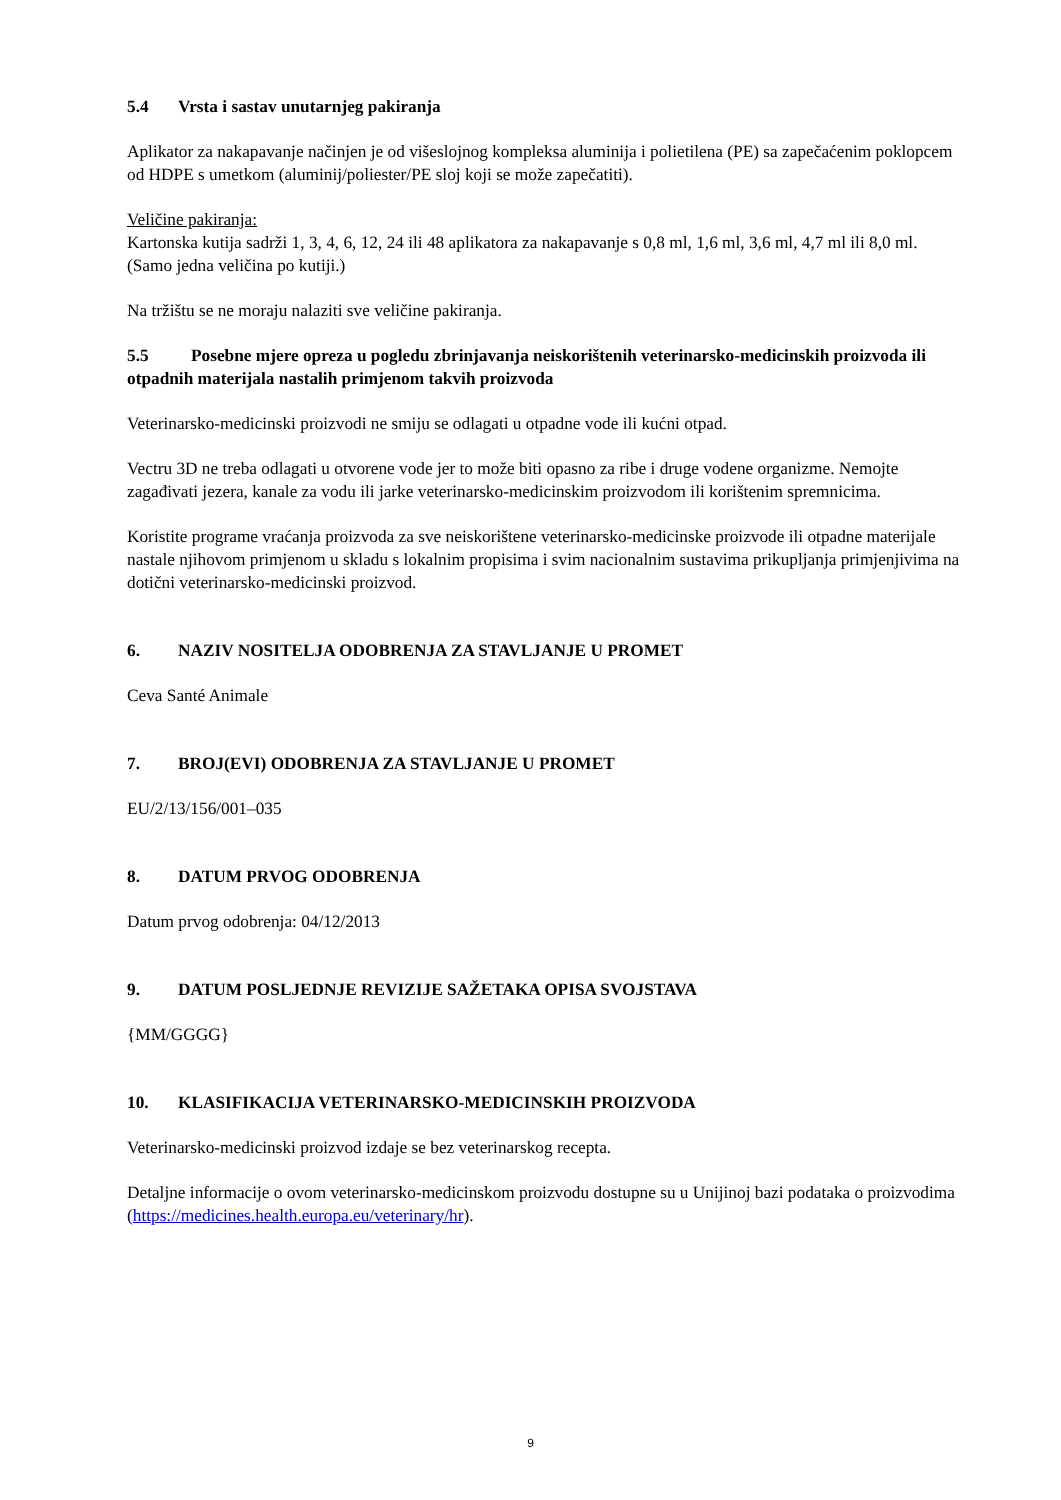5.4 Vrsta i sastav unutarnjeg pakiranja
Aplikator za nakapavanje načinjen je od višeslojnog kompleksa aluminija i polietilena (PE) sa zapečaćenim poklopcem od HDPE s umetkom (aluminij/poliester/PE sloj koji se može zapečatiti).
Veličine pakiranja:
Kartonska kutija sadrži 1, 3, 4, 6, 12, 24 ili 48 aplikatora za nakapavanje s 0,8 ml, 1,6 ml, 3,6 ml, 4,7 ml ili 8,0 ml. (Samo jedna veličina po kutiji.)
Na tržištu se ne moraju nalaziti sve veličine pakiranja.
5.5 Posebne mjere opreza u pogledu zbrinjavanja neiskorištenih veterinarsko-medicinskih proizvoda ili otpadnih materijala nastalih primjenom takvih proizvoda
Veterinarsko-medicinski proizvodi ne smiju se odlagati u otpadne vode ili kućni otpad.
Vectru 3D ne treba odlagati u otvorene vode jer to može biti opasno za ribe i druge vodene organizme. Nemojte zagađivati jezera, kanale za vodu ili jarke veterinarsko-medicinskim proizvodom ili korištenim spremnicima.
Koristite programe vraćanja proizvoda za sve neiskorištene veterinarsko-medicinske proizvode ili otpadne materijale nastale njihovom primjenom u skladu s lokalnim propisima i svim nacionalnim sustavima prikupljanja primjenjivima na dotični veterinarsko-medicinski proizvod.
6. NAZIV NOSITELJA ODOBRENJA ZA STAVLJANJE U PROMET
Ceva Santé Animale
7. BROJ(EVI) ODOBRENJA ZA STAVLJANJE U PROMET
EU/2/13/156/001–035
8. DATUM PRVOG ODOBRENJA
Datum prvog odobrenja: 04/12/2013
9. DATUM POSLJEDNJE REVIZIJE SAŽETAKA OPISA SVOJSTAVA
{MM/GGGG}
10. KLASIFIKACIJA VETERINARSKO-MEDICINSKIH PROIZVODA
Veterinarsko-medicinski proizvod izdaje se bez veterinarskog recepta.
Detaljne informacije o ovom veterinarsko-medicinskom proizvodu dostupne su u Unijinoj bazi podataka o proizvodima (https://medicines.health.europa.eu/veterinary/hr).
9